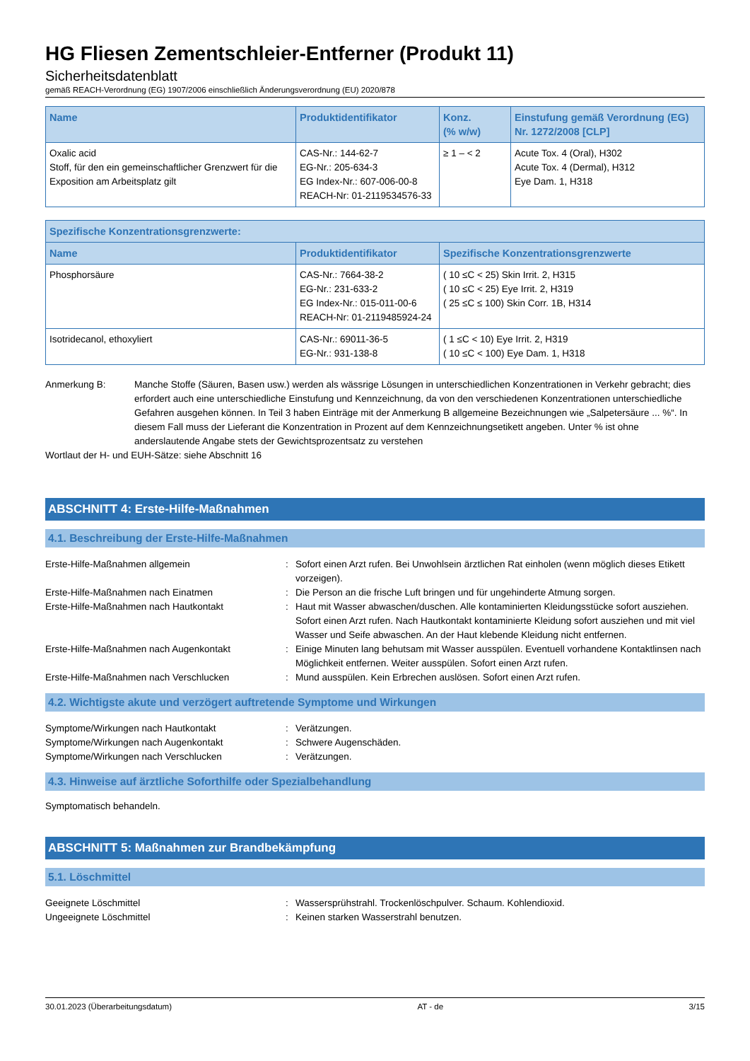HG Fliesen Zementschleier-Entferner (Produkt 11)
Sicherheitsdatenblatt
gemäß REACH-Verordnung (EG) 1907/2006 einschließlich Änderungsverordnung (EU) 2020/878
| Name | Produktidentifikator | Konz. (% w/w) | Einstufung gemäß Verordnung (EG) Nr. 1272/2008 [CLP] |
| --- | --- | --- | --- |
| Oxalic acid Stoff, für den ein gemeinschaftlicher Grenzwert für die Exposition am Arbeitsplatz gilt | CAS-Nr.: 144-62-7 EG-Nr.: 205-634-3 EG Index-Nr.: 607-006-00-8 REACH-Nr: 01-2119534576-33 | ≥ 1 – < 2 | Acute Tox. 4 (Oral), H302 Acute Tox. 4 (Dermal), H312 Eye Dam. 1, H318 |
| Spezifische Konzentrationsgrenzwerte: | | |
| --- | --- | --- |
| Name | Produktidentifikator | Spezifische Konzentrationsgrenzwerte |
| Phosphorsäure | CAS-Nr.: 7664-38-2 EG-Nr.: 231-633-2 EG Index-Nr.: 015-011-00-6 REACH-Nr: 01-2119485924-24 | ( 10 ≤C < 25) Skin Irrit. 2, H315 ( 10 ≤C < 25) Eye Irrit. 2, H319 ( 25 ≤C ≤ 100) Skin Corr. 1B, H314 |
| Isotridecanol, ethoxyliert | CAS-Nr.: 69011-36-5 EG-Nr.: 931-138-8 | ( 1 ≤C < 10) Eye Irrit. 2, H319 ( 10 ≤C < 100) Eye Dam. 1, H318 |
Anmerkung B: Manche Stoffe (Säuren, Basen usw.) werden als wässrige Lösungen in unterschiedlichen Konzentrationen in Verkehr gebracht; dies erfordert auch eine unterschiedliche Einstufung und Kennzeichnung, da von den verschiedenen Konzentrationen unterschiedliche Gefahren ausgehen können. In Teil 3 haben Einträge mit der Anmerkung B allgemeine Bezeichnungen wie „Salpetersäure ... %“. In diesem Fall muss der Lieferant die Konzentration in Prozent auf dem Kennzeichnungsetikett angeben. Unter % ist ohne anderslautende Angabe stets der Gewichtsprozentsatz zu verstehen
Wortlaut der H- und EUH-Sätze: siehe Abschnitt 16
ABSCHNITT 4: Erste-Hilfe-Maßnahmen
4.1. Beschreibung der Erste-Hilfe-Maßnahmen
Erste-Hilfe-Maßnahmen allgemein : Sofort einen Arzt rufen. Bei Unwohlsein ärztlichen Rat einholen (wenn möglich dieses Etikett vorzeigen).
Erste-Hilfe-Maßnahmen nach Einatmen : Die Person an die frische Luft bringen und für ungehinderte Atmung sorgen.
Erste-Hilfe-Maßnahmen nach Hautkontakt : Haut mit Wasser abwaschen/duschen. Alle kontaminierten Kleidungsstücke sofort ausziehen. Sofort einen Arzt rufen. Nach Hautkontakt kontaminierte Kleidung sofort ausziehen und mit viel Wasser und Seife abwaschen. An der Haut klebende Kleidung nicht entfernen.
Erste-Hilfe-Maßnahmen nach Augenkontakt : Einige Minuten lang behutsam mit Wasser ausspülen. Eventuell vorhandene Kontaktlinsen nach Möglichkeit entfernen. Weiter ausspülen. Sofort einen Arzt rufen.
Erste-Hilfe-Maßnahmen nach Verschlucken : Mund ausspülen. Kein Erbrechen auslösen. Sofort einen Arzt rufen.
4.2. Wichtigste akute und verzögert auftretende Symptome und Wirkungen
Symptome/Wirkungen nach Hautkontakt : Verätzungen.
Symptome/Wirkungen nach Augenkontakt : Schwere Augenschäden.
Symptome/Wirkungen nach Verschlucken : Verätzungen.
4.3. Hinweise auf ärztliche Soforthilfe oder Spezialbehandlung
Symptomatisch behandeln.
ABSCHNITT 5: Maßnahmen zur Brandbekämpfung
5.1. Löschmittel
Geeignete Löschmittel : Wassersprühstrahl. Trockenlöschpulver. Schaum. Kohlendioxid.
Ungeeignete Löschmittel : Keinen starken Wasserstrahl benutzen.
30.01.2023 (Überarbeitungsdatum) AT - de 3/15